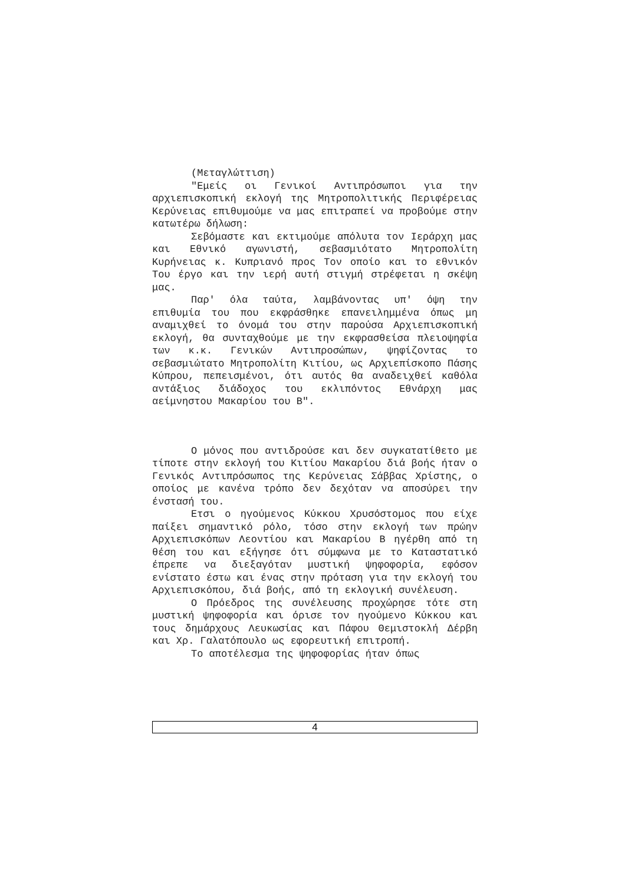(Μεταγλώττιση)
"Εμείς οι Γενικοί Αντιπρόσωποι για την αρχιεπισκοπική εκλογή της Μητροπολιτικής Περιφέρειας Κερύνειας επιθυμούμε να μας επιτραπεί να προβούμε στην κατωτέρω δήλωση:
Σεβόμαστε και εκτιμούμε απόλυτα τον Ιεράρχη μας και Εθνικό αγωνιστή, σεβασμιότατο Μητροπολίτη Κυρήνειας κ. Κυπριανό προς Τον οποίο και το εθνικόν Του έργο και την ιερή αυτή στιγμή στρέφεται η σκέψη μας.
Παρ' όλα ταύτα, λαμβάνοντας υπ' όψη την επιθυμία του που εκφράσθηκε επανειλημμένα όπως μη αναμιχθεί το όνομά του στην παρούσα Αρχιεπισκοπική εκλογή, θα συνταχθούμε με την εκφρασθείσα πλειοψηφία των κ.κ. Γενικών Αντιπροσώπων, ψηφίζοντας το σεβασμιώτατο Μητροπολίτη Κιτίου, ως Αρχιεπίσκοπο Πάσης Κύπρου, πεπεισμένοι, ότι αυτός θα αναδειχθεί καθόλα αντάξιος διάδοχος του εκλιπόντος Εθνάρχη μας αείμνηστου Μακαρίου του Β".
Ο μόνος που αντιδρούσε και δεν συγκατατίθετο με τίποτε στην εκλογή του Κιτίου Μακαρίου διά βοής ήταν ο Γενικός Αντιπρόσωπος της Κερύνειας Σάββας Χρίστης, ο οποίος με κανένα τρόπο δεν δεχόταν να αποσύρει την ένστασή του.
Ετσι ο ηγούμενος Κύκκου Χρυσόστομος που είχε παίξει σημαντικό ρόλο, τόσο στην εκλογή των πρώην Αρχιεπισκόπων Λεοντίου και Μακαρίου Β ηγέρθη από τη θέση του και εξήγησε ότι σύμφωνα με το Καταστατικό έπρεπε να διεξαγόταν μυστική ψηφοφορία, εφόσον ενίστατο έστω και ένας στην πρόταση για την εκλογή του Αρχιεπισκόπου, διά βοής, από τη εκλογική συνέλευση.
Ο Πρόεδρος της συνέλευσης προχώρησε τότε στη μυστική ψηφοφορία και όρισε τον ηγούμενο Κύκκου και τους δημάρχους Λευκωσίας και Πάφου Θεμιστοκλή Δέρβη και Χρ. Γαλατόπουλο ως εφορευτική επιτροπή.
Το αποτέλεσμα της ψηφοφορίας ήταν όπως
4